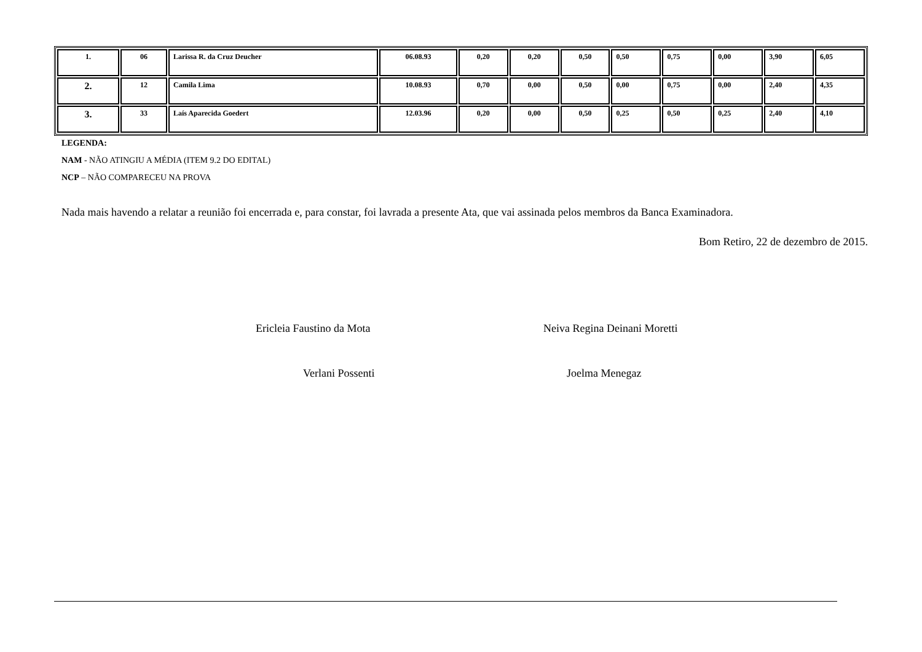| 1. | 06 | Larissa R. da Cruz Deucher | 06.08.93 | 0,20 | 0,20 | 0,50 | 0,50 | 0,75 | 0,00 | 3,90 | 6,05 |
| 2. | 12 | Camila Lima | 10.08.93 | 0,70 | 0,00 | 0,50 | 0,00 | 0,75 | 0,00 | 2,40 | 4,35 |
| 3. | 33 | Laís Aparecida Goedert | 12.03.96 | 0,20 | 0,00 | 0,50 | 0,25 | 0,50 | 0,25 | 2,40 | 4,10 |
LEGENDA:
NAM - NÃO ATINGIU A MÉDIA (ITEM 9.2 DO EDITAL)
NCP – NÃO COMPARECEU NA PROVA
Nada mais havendo a relatar a reunião foi encerrada e, para constar, foi lavrada a presente Ata, que vai assinada pelos membros da Banca Examinadora.
Bom Retiro, 22 de dezembro de 2015.
Ericleia Faustino da Mota Neiva Regina Deinani Moretti
Verlani Possenti Joelma Menegaz